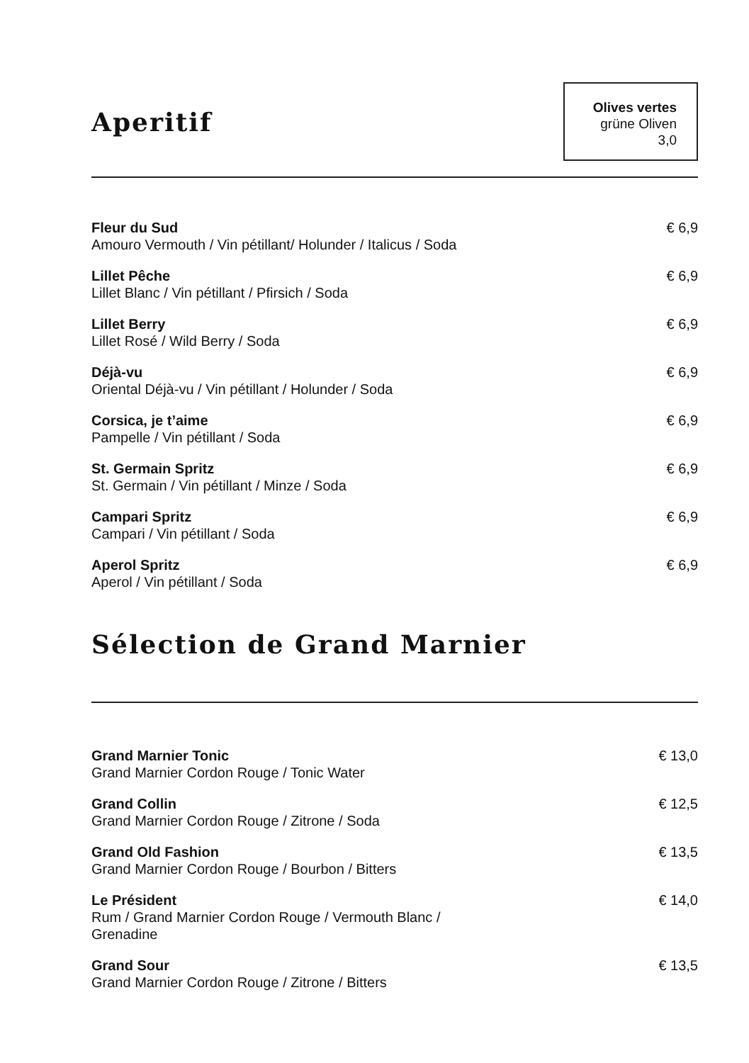Aperitif
Olives vertes
grüne Oliven
3,0
Fleur du Sud
Amouro Vermouth / Vin pétillant/ Holunder / Italicus / Soda
€ 6,9
Lillet Pêche
Lillet Blanc / Vin pétillant / Pfirsich / Soda
€ 6,9
Lillet Berry
Lillet Rosé / Wild Berry / Soda
€ 6,9
Déjà-vu
Oriental Déjà-vu / Vin pétillant / Holunder / Soda
€ 6,9
Corsica, je t’aime
Pampelle / Vin pétillant / Soda
€ 6,9
St. Germain Spritz
St. Germain / Vin pétillant / Minze / Soda
€ 6,9
Campari Spritz
Campari / Vin pétillant / Soda
€ 6,9
Aperol Spritz
Aperol / Vin pétillant / Soda
€ 6,9
Sélection de Grand Marnier
Grand Marnier Tonic
Grand Marnier Cordon Rouge / Tonic Water
€ 13,0
Grand Collin
Grand Marnier Cordon Rouge / Zitrone / Soda
€ 12,5
Grand Old Fashion
Grand Marnier Cordon Rouge / Bourbon / Bitters
€ 13,5
Le Président
Rum / Grand Marnier Cordon Rouge / Vermouth Blanc / Grenadine
€ 14,0
Grand Sour
Grand Marnier Cordon Rouge / Zitrone / Bitters
€ 13,5